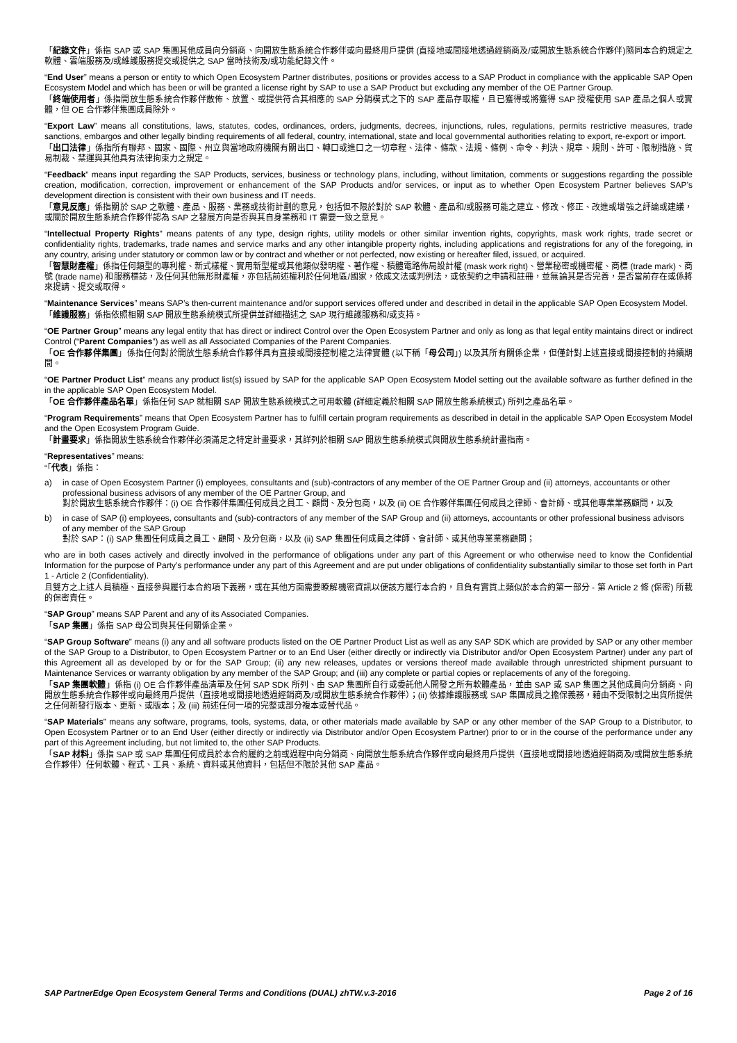「紀錄文件」係指 SAP 或 SAP 集團其他成員向分銷商、向開放生態系統合作夥伴或向最終用戶提供 (直接地或間接地透過經銷商及/或開放生態系統合作夥伴)隨同本合約規定之軟體、雲端服務及/或維護服務提交或提供之 SAP 當時技術及/或功能紀錄文件。
“End User” means a person or entity to which Open Ecosystem Partner distributes, positions or provides access to a SAP Product in compliance with the applicable SAP Open Ecosystem Model and which has been or will be granted a license right by SAP to use a SAP Product but excluding any member of the OE Partner Group.
「終端使用者」係指開放生態系統合作夥伴散佈、放置、或提供符合其相應的 SAP 分銷模式之下的 SAP 產品存取權，且已獲得或將獲得 SAP 授權使用 SAP 產品之個人或實體，但 OE 合作夥伴集團成員除外。
“Export Law” means all constitutions, laws, statutes, codes, ordinances, orders, judgments, decrees, injunctions, rules, regulations, permits restrictive measures, trade sanctions, embargos and other legally binding requirements of all federal, country, international, state and local governmental authorities relating to export, re-export or import.
「出口法律」係指所有聯邦、國家、國際、州立與當地政府機關有關出口、轉口或進口之一切章程、法律、條款、法規、條例、命令、判決、規章、規則、許可、限制措施、貿易制裁、禁運與其他具有法律拘束力之規定。
“Feedback” means input regarding the SAP Products, services, business or technology plans, including, without limitation, comments or suggestions regarding the possible creation, modification, correction, improvement or enhancement of the SAP Products and/or services, or input as to whether Open Ecosystem Partner believes SAP’s development direction is consistent with their own business and IT needs.
「意見反應」係指關於 SAP 之軟體、產品、服務、業務或技術計劃的意見，包括但不限於對於 SAP 軟體、產品和/或服務可能之建立、修改、修正、改進或增強之評論或建議，或關於開放生態系統合作夥伴認為 SAP 之發展方向是否與其自身業務和 IT 需要一致之意見。
“Intellectual Property Rights” means patents of any type, design rights, utility models or other similar invention rights, copyrights, mask work rights, trade secret or confidentiality rights, trademarks, trade names and service marks and any other intangible property rights, including applications and registrations for any of the foregoing, in any country, arising under statutory or common law or by contract and whether or not perfected, now existing or hereafter filed, issued, or acquired.
「智慧財產權」係指任何類型的專利權、新式樣權、實用新型權或其他類似發明權、著作權、積體電路佈局設計權 (mask work right)、營業秘密或機密權、商標 (trade mark)、商號 (trade name) 和服務標誌，及任何其他無形財產權，亦包括前述權利於任何地區/國家，依成文法或判例法，或依契約之申請和註冊，並無論其是否完善，是否當前存在或係將來提請、提交或取得。
“Maintenance Services” means SAP’s then-current maintenance and/or support services offered under and described in detail in the applicable SAP Open Ecosystem Model.
「維護服務」係指依照相關 SAP 開放生態系統模式所提供並詳細描述之 SAP 現行維護服務和/或支持。
“OE Partner Group” means any legal entity that has direct or indirect Control over the Open Ecosystem Partner and only as long as that legal entity maintains direct or indirect Control (“Parent Companies”) as well as all Associated Companies of the Parent Companies.
「OE 合作夥伴集團」係指任何對於開放生態系統合作夥伴具有直接或間接控制權之法律實體 (以下稱「母公司」) 以及其所有關係企業，但僅針對上述直接或間接控制的持續期間。
“OE Partner Product List” means any product list(s) issued by SAP for the applicable SAP Open Ecosystem Model setting out the available software as further defined in the in the applicable SAP Open Ecosystem Model.
「OE 合作夥伴產品名單」係指任何 SAP 就相關 SAP 開放生態系統模式之可用軟體 (詳細定義於相關 SAP 開放生態系統模式) 所列之產品名單。
“Program Requirements” means that Open Ecosystem Partner has to fulfill certain program requirements as described in detail in the applicable SAP Open Ecosystem Model and the Open Ecosystem Program Guide.
「計畫要求」係指開放生態系統合作夥伴必須滿足之特定計畫要求，其詳列於相關 SAP 開放生態系統模式與開放生態系統計畫指南。
“Representatives” means:
“「代表」係指：
a) in case of Open Ecosystem Partner (i) employees, consultants and (sub)-contractors of any member of the OE Partner Group and (ii) attorneys, accountants or other professional business advisors of any member of the OE Partner Group, and
對於開放生態系統合作夥伴：(i) OE 合作夥伴集團任何成員之員工、顧問、及分包商，以及 (ii) OE 合作夥伴集團任何成員之律師、會計師、或其他專業業務顧問，以及
b) in case of SAP (i) employees, consultants and (sub)-contractors of any member of the SAP Group and (ii) attorneys, accountants or other professional business advisors of any member of the SAP Group
對於 SAP：(i) SAP 集團任何成員之員工、顧問、及分包商，以及 (ii) SAP 集團任何成員之律師、會計師、或其他專業業務顧問；
who are in both cases actively and directly involved in the performance of obligations under any part of this Agreement or who otherwise need to know the Confidential Information for the purpose of Party’s performance under any part of this Agreement and are put under obligations of confidentiality substantially similar to those set forth in Part 1 - Article 2 (Confidentiality).
且雙方之上述人員積極、直接參與履行本合約項下義務，或在其他方面需要瞭解機密資訊以便該方履行本合約，且負有實質上類似於本合約第一部分 - 第 Article 2 條 (保密) 所載的保密責任。
“SAP Group” means SAP Parent and any of its Associated Companies.
「SAP 集團」係指 SAP 母公司與其任何關係企業。
“SAP Group Software” means (i) any and all software products listed on the OE Partner Product List as well as any SAP SDK which are provided by SAP or any other member of the SAP Group to a Distributor, to Open Ecosystem Partner or to an End User (either directly or indirectly via Distributor and/or Open Ecosystem Partner) under any part of this Agreement all as developed by or for the SAP Group; (ii) any new releases, updates or versions thereof made available through unrestricted shipment pursuant to Maintenance Services or warranty obligation by any member of the SAP Group; and (iii) any complete or partial copies or replacements of any of the foregoing.
「SAP 集團軟體」係指 (i) OE 合作夥伴產品清單及任何 SAP SDK 所列、由 SAP 集團所自行或委託他人開發之所有軟體產品，並由 SAP 或 SAP 集團之其他成員向分銷商、向開放生態系統合作夥伴或向最終用戶提供（直接地或間接地透過經銷商及/或開放生態系統合作夥伴）；(ii) 依據維護服務或 SAP 集團成員之擔保義務，藉由不受限制之出貨所提供之任何新發行版本、更新、或版本；及 (iii) 前述任何一項的完整或部分複本或替代品。
“SAP Materials” means any software, programs, tools, systems, data, or other materials made available by SAP or any other member of the SAP Group to a Distributor, to Open Ecosystem Partner or to an End User (either directly or indirectly via Distributor and/or Open Ecosystem Partner) prior to or in the course of the performance under any part of this Agreement including, but not limited to, the other SAP Products.
「SAP 材料」係指 SAP 或 SAP 集團任何成員於本合約履約之前或過程中向分銷商、向開放生態系統合作夥伴或向最終用戶提供（直接地或間接地透過經銷商及/或開放生態系統合作夥伴）任何軟體、程式、工具、系統、資料或其他資料，包括但不限於其他 SAP 產品。
SAP PartnerEdge Open Ecosystem General Terms and Conditions (DUAL) zhTW.v.3-2016 Page 2 of 16